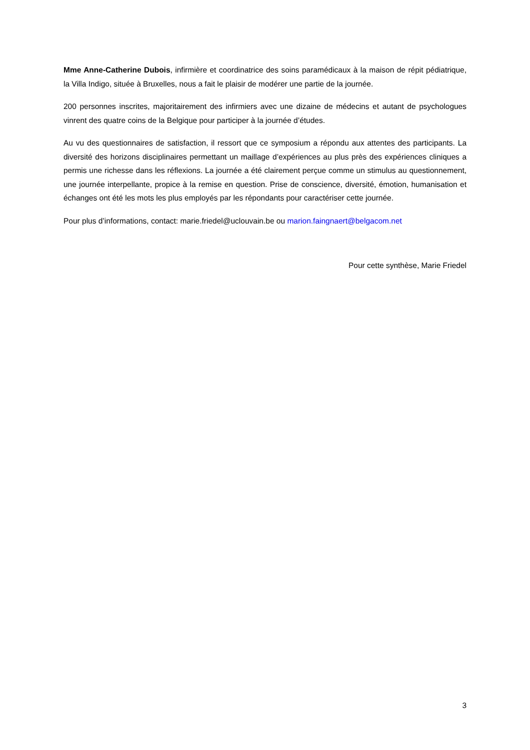Mme Anne-Catherine Dubois, infirmière et coordinatrice des soins paramédicaux à la maison de répit pédiatrique, la Villa Indigo, située à Bruxelles, nous a fait le plaisir de modérer une partie de la journée.
200 personnes inscrites, majoritairement des infirmiers avec une dizaine de médecins et autant de psychologues vinrent des quatre coins de la Belgique pour participer à la journée d’études.
Au vu des questionnaires de satisfaction, il ressort que ce symposium a répondu aux attentes des participants. La diversité des horizons disciplinaires permettant un maillage d’expériences au plus près des expériences cliniques a permis une richesse dans les réflexions. La journée a été clairement perçue comme un stimulus au questionnement, une journée interpellante, propice à la remise en question. Prise de conscience, diversité, émotion, humanisation et échanges ont été les mots les plus employés par les répondants pour caractériser cette journée.
Pour plus d’informations, contact: marie.friedel@uclouvain.be ou marion.faingnaert@belgacom.net
Pour cette synthèse, Marie Friedel
3